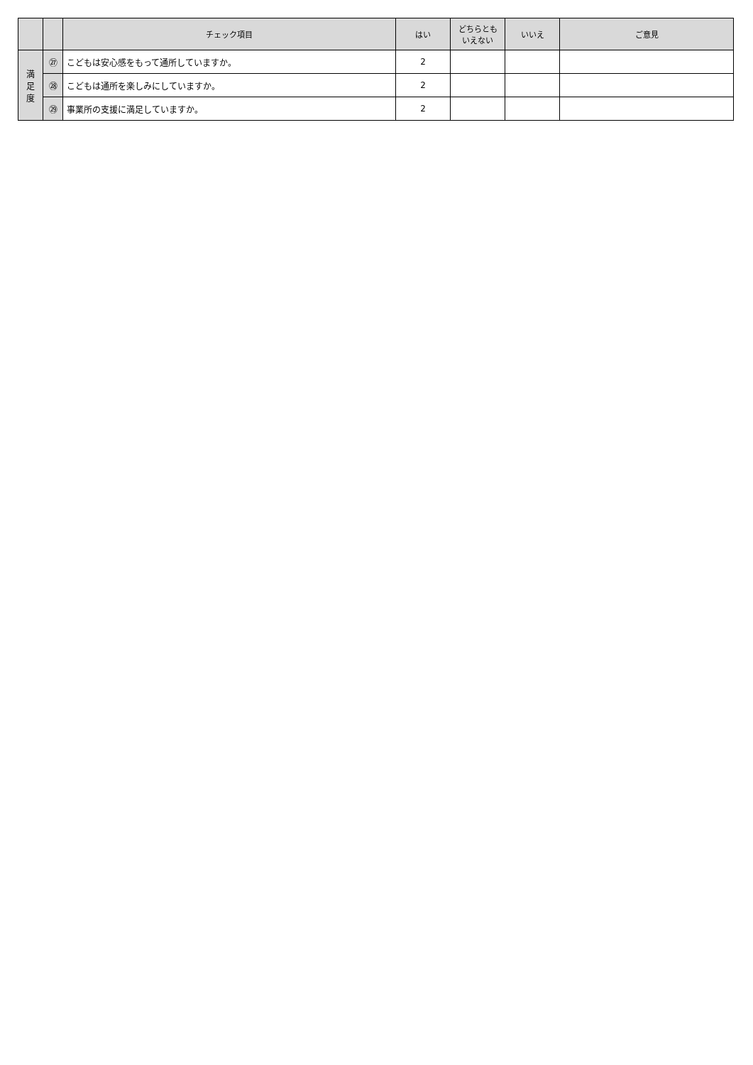| | | チェック項目 | はい | どちらとも いえない | いいえ | ご意見 |
| --- | --- | --- | --- | --- | --- | --- |
| 満 足 度 | ㉗ | こどもは安心感をもって通所していますか。 | 2 | | | |
| | ㉘ | こどもは通所を楽しみにしていますか。 | 2 | | | |
| | ㉙ | 事業所の支援に満足していますか。 | 2 | | | |